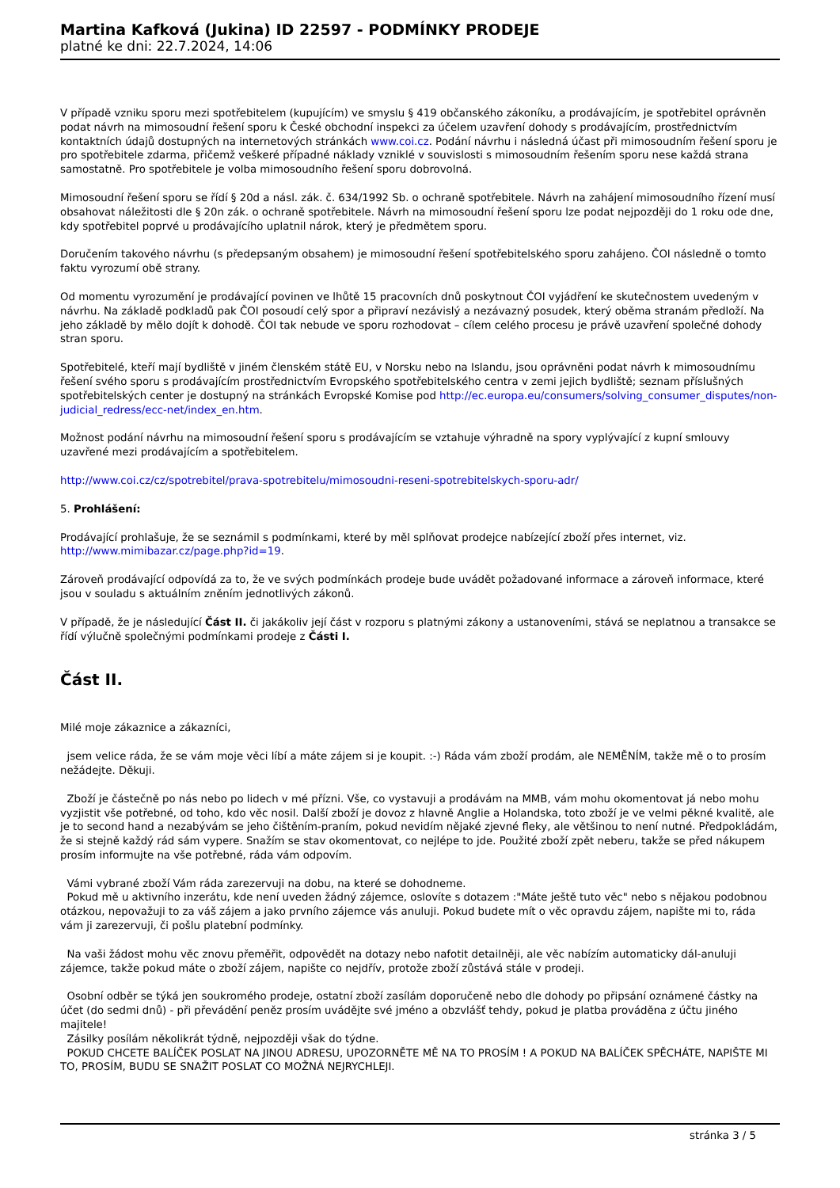Martina Kafková (Jukina) ID 22597 - PODMÍNKY PRODEJE
platné ke dni: 22.7.2024, 14:06
V případě vzniku sporu mezi spotřebitelem (kupujícím) ve smyslu § 419 občanského zákoníku, a prodávajícím, je spotřebitel oprávněn podat návrh na mimosoudní řešení sporu k České obchodní inspekci za účelem uzavření dohody s prodávajícím, prostřednictvím kontaktních údajů dostupných na internetových stránkách www.coi.cz. Podání návrhu i následná účast při mimosoudním řešení sporu je pro spotřebitele zdarma, přičemž veškeré případné náklady vzniklé v souvislosti s mimosoudním řešením sporu nese každá strana samostatně. Pro spotřebitele je volba mimosoudního řešení sporu dobrovolná.
Mimosoudní řešení sporu se řídí § 20d a násl. zák. č. 634/1992 Sb. o ochraně spotřebitele. Návrh na zahájení mimosoudního řízení musí obsahovat náležitosti dle § 20n zák. o ochraně spotřebitele. Návrh na mimosoudní řešení sporu lze podat nejpozději do 1 roku ode dne, kdy spotřebitel poprvé u prodávajícího uplatnil nárok, který je předmětem sporu.
Doručením takového návrhu (s předepsaným obsahem) je mimosoudní řešení spotřebitelského sporu zahájeno. ČOI následně o tomto faktu vyrozumí obě strany.
Od momentu vyrozumění je prodávající povinen ve lhůtě 15 pracovních dnů poskytnout ČOI vyjádření ke skutečnostem uvedeným v návrhu. Na základě podkladů pak ČOI posoudí celý spor a připraví nezávislý a nezávazný posudek, který oběma stranám předloží. Na jeho základě by mělo dojít k dohodě. ČOI tak nebude ve sporu rozhodovat – cílem celého procesu je právě uzavření společné dohody stran sporu.
Spotřebitelé, kteří mají bydliště v jiném členském státě EU, v Norsku nebo na Islandu, jsou oprávněni podat návrh k mimosoudnímu řešení svého sporu s prodávajícím prostřednictvím Evropského spotřebitelského centra v zemi jejich bydliště; seznam příslušných spotřebitelských center je dostupný na stránkách Evropské Komise pod http://ec.europa.eu/consumers/solving_consumer_disputes/non-judicial_redress/ecc-net/index_en.htm.
Možnost podání návrhu na mimosoudní řešení sporu s prodávajícím se vztahuje výhradně na spory vyplývající z kupní smlouvy uzavřené mezi prodávajícím a spotřebitelem.
http://www.coi.cz/cz/spotrebitel/prava-spotrebitelu/mimosoudni-reseni-spotrebitelskych-sporu-adr/
5. Prohlášení:
Prodávající prohlašuje, že se seznámil s podmínkami, které by měl splňovat prodejce nabízející zboží přes internet, viz. http://www.mimibazar.cz/page.php?id=19.
Zároveň prodávající odpovídá za to, že ve svých podmínkách prodeje bude uvádět požadované informace a zároveň informace, které jsou v souladu s aktuálním zněním jednotlivých zákonů.
V případě, že je následující Část II. či jakákoliv její část v rozporu s platnými zákony a ustanoveními, stává se neplatnou a transakce se řídí výlučně společnými podmínkami prodeje z Části I.
Část II.
Milé moje zákaznice a zákazníci,
jsem velice ráda, že se vám moje věci líbí a máte zájem si je koupit. :-) Ráda vám zboží prodám, ale NEMĚNÍM, takže mě o to prosím nežádejte. Děkuji.
Zboží je částečně po nás nebo po lidech v mé přízni. Vše, co vystavuji a prodávám na MMB, vám mohu okomentovat já nebo mohu vyzjistit vše potřebné, od toho, kdo věc nosil. Další zboží je dovoz z hlavně Anglie a Holandska, toto zboží je ve velmi pěkné kvalitě, ale je to second hand a nezabývám se jeho čištěním-praním, pokud nevidím nějaké zjevné fleky, ale většinou to není nutné. Předpokládám, že si stejně každý rád sám vypere. Snažím se stav okomentovat, co nejlépe to jde. Použité zboží zpět neberu, takže se před nákupem prosím informujte na vše potřebné, ráda vám odpovím.
Vámi vybrané zboží Vám ráda zarezervuji na dobu, na které se dohodneme.
Pokud mě u aktivního inzerátu, kde není uveden žádný zájemce, oslovíte s dotazem :"Máte ještě tuto věc" nebo s nějakou podobnou otázkou, nepovažuji to za váš zájem a jako prvního zájemce vás anuluji. Pokud budete mít o věc opravdu zájem, napište mi to, ráda vám ji zarezervuji, či pošlu platební podmínky.
Na vaši žádost mohu věc znovu přeměřit, odpovědět na dotazy nebo nafotit detailněji, ale věc nabízím automaticky dál-anuluji zájemce, takže pokud máte o zboží zájem, napište co nejdřív, protože zboží zůstává stále v prodeji.
Osobní odběr se týká jen soukromého prodeje, ostatní zboží zasílám doporučeně nebo dle dohody po připsání oznámené částky na účet (do sedmi dnů) - při převádění peněz prosím uvádějte své jméno a obzvlášť tehdy, pokud je platba prováděna z účtu jiného majitele!
Zásilky posílám několikrát týdně, nejpozději však do týdne.
POKUD CHCETE BALÍČEK POSLAT NA JINOU ADRESU, UPOZORNĚTE MĚ NA TO PROSÍM ! A POKUD NA BALÍČEK SPĚCHÁTE, NAPIŠTE MI TO, PROSÍM, BUDU SE SNAŽIT POSLAT CO MOŽNÁ NEJRYCHLEJI.
stránka 3 / 5